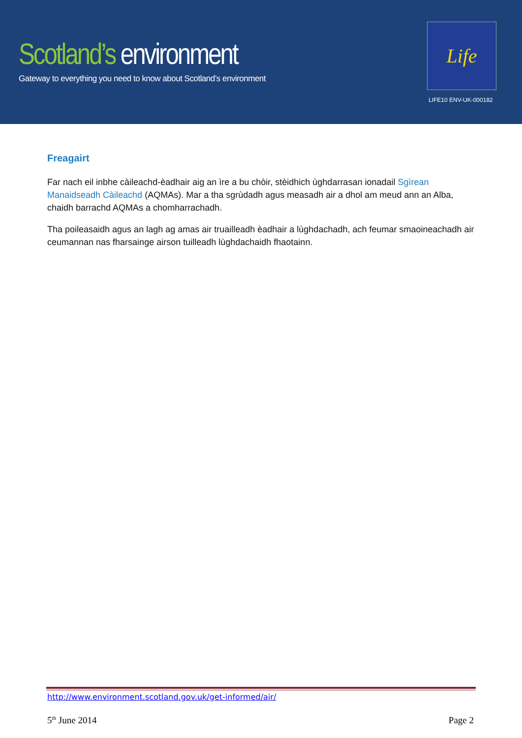Scotland’s environment
Gateway to everything you need to know about Scotland’s environment
Life
LIFE10 ENV-UK-000182
Freagairt
Far nach eil inbhe càileachd-èadhair aig an ìre a bu chòir, stèidhich ùghdarrasan ionadail Sgìrean Manaidseadh Càileachd (AQMAs). Mar a tha sgrùdadh agus measadh air a dhol am meud ann an Alba, chaidh barrachd AQMAs a chomharrachadh.
Tha poileasaidh agus an lagh ag amas air truailleadh èadhair a lùghdachadh, ach feumar smaoineachadh air ceumannan nas fharsainge airson tuilleadh lùghdachaidh fhaotainn.
http://www.environment.scotland.gov.uk/get-informed/air/
5<sup>th</sup> June 2014 Page 2